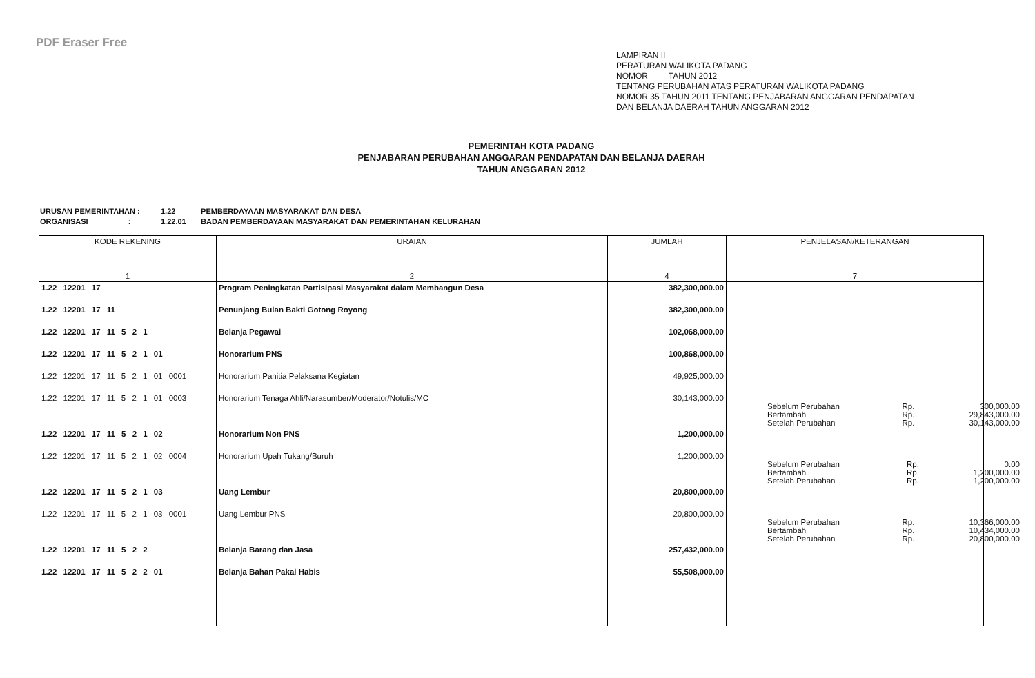PDF Eraser Free
LAMPIRAN II
PERATURAN WALIKOTA PADANG
NOMOR TAHUN 2012
TENTANG PERUBAHAN ATAS PERATURAN WALIKOTA PADANG
NOMOR 35 TAHUN 2011 TENTANG PENJABARAN ANGGARAN PENDAPATAN
DAN BELANJA DAERAH TAHUN ANGGARAN 2012
PEMERINTAH KOTA PADANG
PENJABARAN PERUBAHAN ANGGARAN PENDAPATAN DAN BELANJA DAERAH
TAHUN ANGGARAN 2012
URUSAN PEMERINTAHAN : 1.22 PEMBERDAYAAN MASYARAKAT DAN DESA
ORGANISASI : 1.22.01 BADAN PEMBERDAYAAN MASYARAKAT DAN PEMERINTAHAN KELURAHAN
| KODE REKENING | URAIAN | JUMLAH | PENJELASAN/KETERANGAN |
| --- | --- | --- | --- |
| 1 | 2 | 4 | 7 |
| 1.22 12201 17 | Program Peningkatan Partisipasi Masyarakat dalam Membangun Desa | 382,300,000.00 | |
| 1.22 12201 17 11 | Penunjang Bulan Bakti Gotong Royong | 382,300,000.00 | |
| 1.22 12201 17 11 5 2 1 | Belanja Pegawai | 102,068,000.00 | |
| 1.22 12201 17 11 5 2 1 01 | Honorarium PNS | 100,868,000.00 | |
| 1.22 12201 17 11 5 2 1 01 0001 | Honorarium Panitia Pelaksana Kegiatan | 49,925,000.00 | |
| 1.22 12201 17 11 5 2 1 01 0003 | Honorarium Tenaga Ahli/Narasumber/Moderator/Notulis/MC | 30,143,000.00 | / Sebelum Perubahan / Rp. / 300,000.00 / / Bertambah / Rp. / 29,843,000.00 / / Setelah Perubahan / Rp. / 30,143,000.00 / |
| 1.22 12201 17 11 5 2 1 02 | Honorarium Non PNS | 1,200,000.00 | |
| 1.22 12201 17 11 5 2 1 02 0004 | Honorarium Upah Tukang/Buruh | 1,200,000.00 | / Sebelum Perubahan / Rp. / 0.00 / / Bertambah / Rp. / 1,200,000.00 / / Setelah Perubahan / Rp. / 1,200,000.00 / |
| 1.22 12201 17 11 5 2 1 03 | Uang Lembur | 20,800,000.00 | |
| 1.22 12201 17 11 5 2 1 03 0001 | Uang Lembur PNS | 20,800,000.00 | / Sebelum Perubahan / Rp. / 10,366,000.00 / / Bertambah / Rp. / 10,434,000.00 / / Setelah Perubahan / Rp. / 20,800,000.00 / |
| 1.22 12201 17 11 5 2 2 | Belanja Barang dan Jasa | 257,432,000.00 | |
| 1.22 12201 17 11 5 2 2 01 | Belanja Bahan Pakai Habis | 55,508,000.00 | |